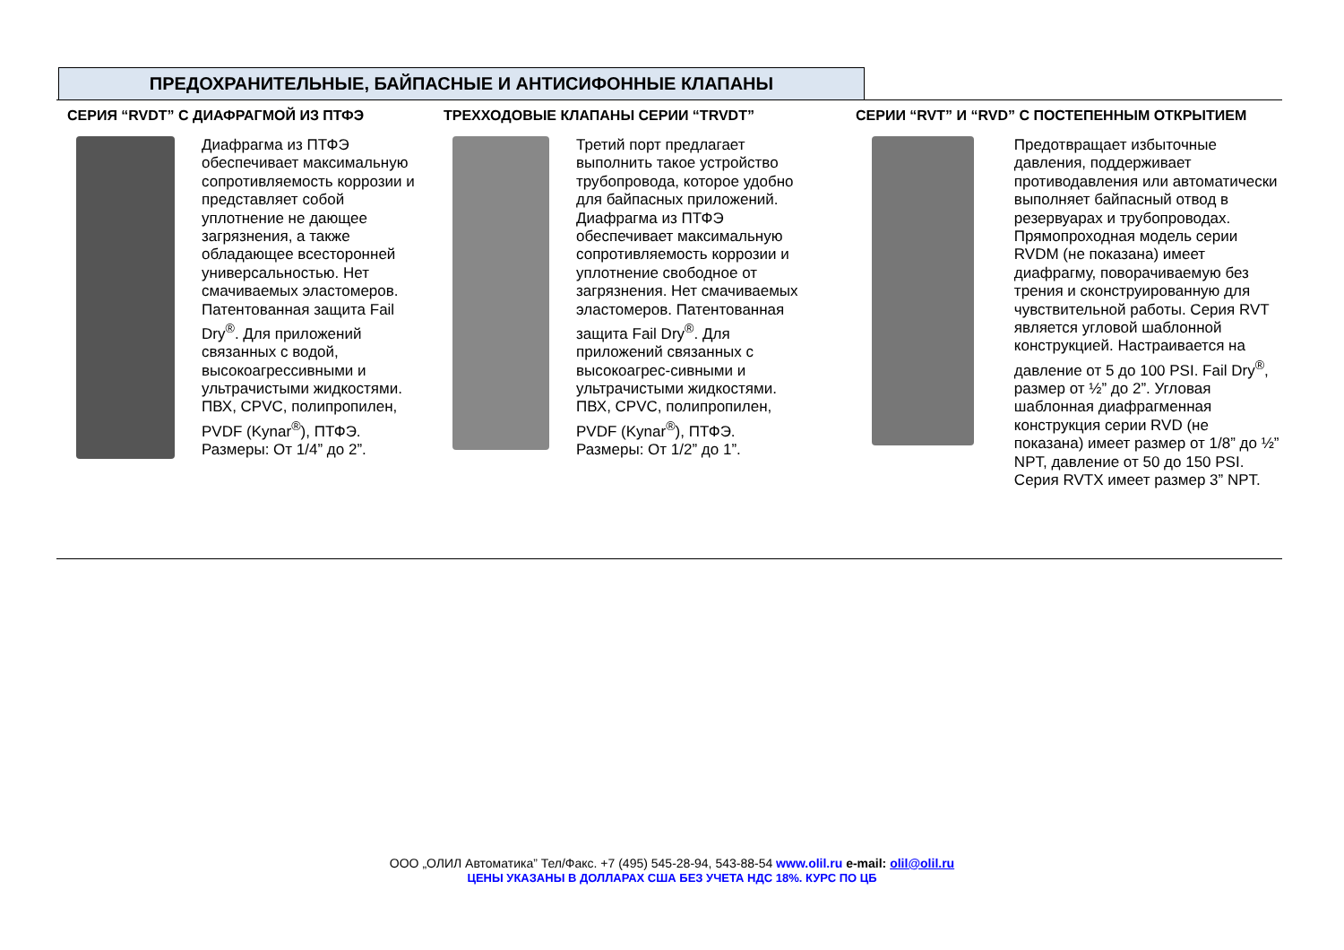ПРЕДОХРАНИТЕЛЬНЫЕ, БАЙПАСНЫЕ И АНТИСИФОННЫЕ КЛАПАНЫ
СЕРИЯ “RVDT” С ДИАФРАГМОЙ ИЗ ПТФЭ
Диафрагма из ПТФЭ обеспечивает максимальную сопротивляемость коррозии и представляет собой уплотнение не дающее загрязнения, а также обладающее всесторонней универсальностью. Нет смачиваемых эластомеров. Патентованная защита Fail Dry<sup>®</sup>. Для приложений связанных с водой, высокоагрессивными и ультрачистыми жидкостями. ПВХ, CPVC, полипропилен, PVDF (Kynar<sup>®</sup>), ПТФЭ. Размеры: От 1/4” до 2”.
ТРЕХХОДОВЫЕ КЛАПАНЫ СЕРИИ “TRVDT”
Третий порт предлагает выполнить такое устройство трубопровода, которое удобно для байпасных приложений. Диафрагма из ПТФЭ обеспечивает максимальную сопротивляемость коррозии и уплотнение свободное от загрязнения. Нет смачиваемых эластомеров. Патентованная защита Fail Dry<sup>®</sup>. Для приложений связанных с высокоагрес-сивными и ультрачистыми жидкостями. ПВХ, CPVC, полипропилен, PVDF (Kynar<sup>®</sup>), ПТФЭ. Размеры: От 1/2” до 1”.
СЕРИИ “RVT” И “RVD” С ПОСТЕПЕННЫМ ОТКРЫТИЕМ
Предотвращает избыточные давления, поддерживает противодавления или автоматически выполняет байпасный отвод в резервуарах и трубопроводах. Прямопроходная модель серии RVDM (не показана) имеет диафрагму, поворачиваемую без трения и сконструированную для чувствительной работы. Серия RVT является угловой шаблонной конструкцией. Настраивается на давление от 5 до 100 PSI. Fail Dry<sup>®</sup>, размер от ½” до 2”. Угловая шаблонная диафрагменная конструкция серии RVD (не показана) имеет размер от 1/8” до ½” NPT, давление от 50 до 150 PSI. Серия RVTX имеет размер 3” NPT.
ООО „ОЛИЛ Автоматика” Тел/Факс. +7 (495) 545-28-94, 543-88-54 www.olil.ru e-mail: olil@olil.ru
ЦЕНЫ УКАЗАНЫ В ДОЛЛАРАХ США БЕЗ УЧЕТА НДС 18%. КУРС ПО ЦБ